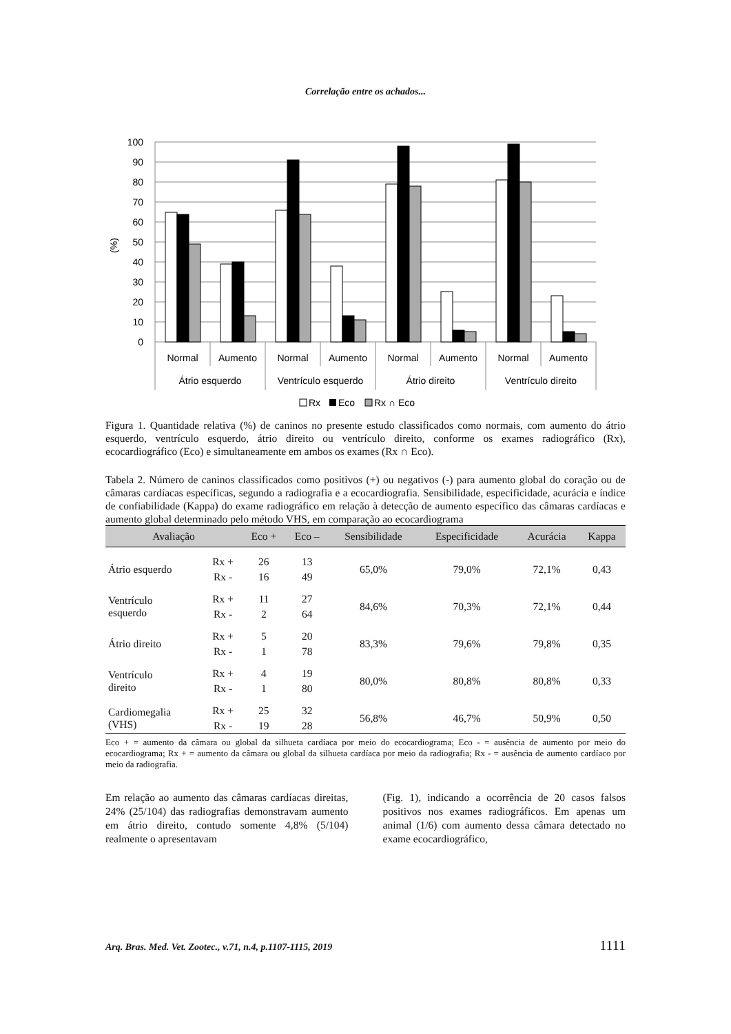Correlação entre os achados...
100
90
80
70
60
50
40
30
20
10
0
(%)
Normal
Aumento
Normal
Aumento
Normal
Aumento
Normal
Aumento
Átrio esquerdo
Ventrículo esquerdo
Átrio direito
Ventrículo direito
Rx
Eco
Rx ∩ Eco
Figura 1. Quantidade relativa (%) de caninos no presente estudo classificados como normais, com aumento do átrio esquerdo, ventrículo esquerdo, átrio direito ou ventrículo direito, conforme os exames radiográfico (Rx), ecocardiográfico (Eco) e simultaneamente em ambos os exames (Rx ∩ Eco).
Tabela 2. Número de caninos classificados como positivos (+) ou negativos (-) para aumento global do coração ou de câmaras cardíacas específicas, segundo a radiografia e a ecocardiografia. Sensibilidade, especificidade, acurácia e índice de confiabilidade (Kappa) do exame radiográfico em relação à detecção de aumento específico das câmaras cardíacas e aumento global determinado pelo método VHS, em comparação ao ecocardiograma
| Avaliação | | Eco + | Eco – | Sensibilidade | Especificidade | Acurácia | Kappa |
| --- | --- | --- | --- | --- | --- | --- | --- |
| Átrio esquerdo | Rx + | 26 | 13 | 65,0% | 79,0% | 72,1% | 0,43 |
| | Rx - | 16 | 49 | | | | |
| Ventrículo esquerdo | Rx + | 11 | 27 | 84,6% | 70,3% | 72,1% | 0,44 |
| | Rx - | 2 | 64 | | | | |
| Átrio direito | Rx + | 5 | 20 | 83,3% | 79,6% | 79,8% | 0,35 |
| | Rx - | 1 | 78 | | | | |
| Ventrículo direito | Rx + | 4 | 19 | 80,0% | 80,8% | 80,8% | 0,33 |
| | Rx - | 1 | 80 | | | | |
| Cardiomegalia (VHS) | Rx + | 25 | 32 | 56,8% | 46,7% | 50,9% | 0,50 |
| | Rx - | 19 | 28 | | | | |
Eco + = aumento da câmara ou global da silhueta cardíaca por meio do ecocardiograma; Eco - = ausência de aumento por meio do ecocardiograma; Rx + = aumento da câmara ou global da silhueta cardíaca por meio da radiografia; Rx - = ausência de aumento cardíaco por meio da radiografia.
Em relação ao aumento das câmaras cardíacas direitas, 24% (25/104) das radiografias demonstravam aumento em átrio direito, contudo somente 4,8% (5/104) realmente o apresentavam
(Fig. 1), indicando a ocorrência de 20 casos falsos positivos nos exames radiográficos. Em apenas um animal (1/6) com aumento dessa câmara detectado no exame ecocardiográfico,
Arq. Bras. Med. Vet. Zootec., v.71, n.4, p.1107-1115, 2019 1111